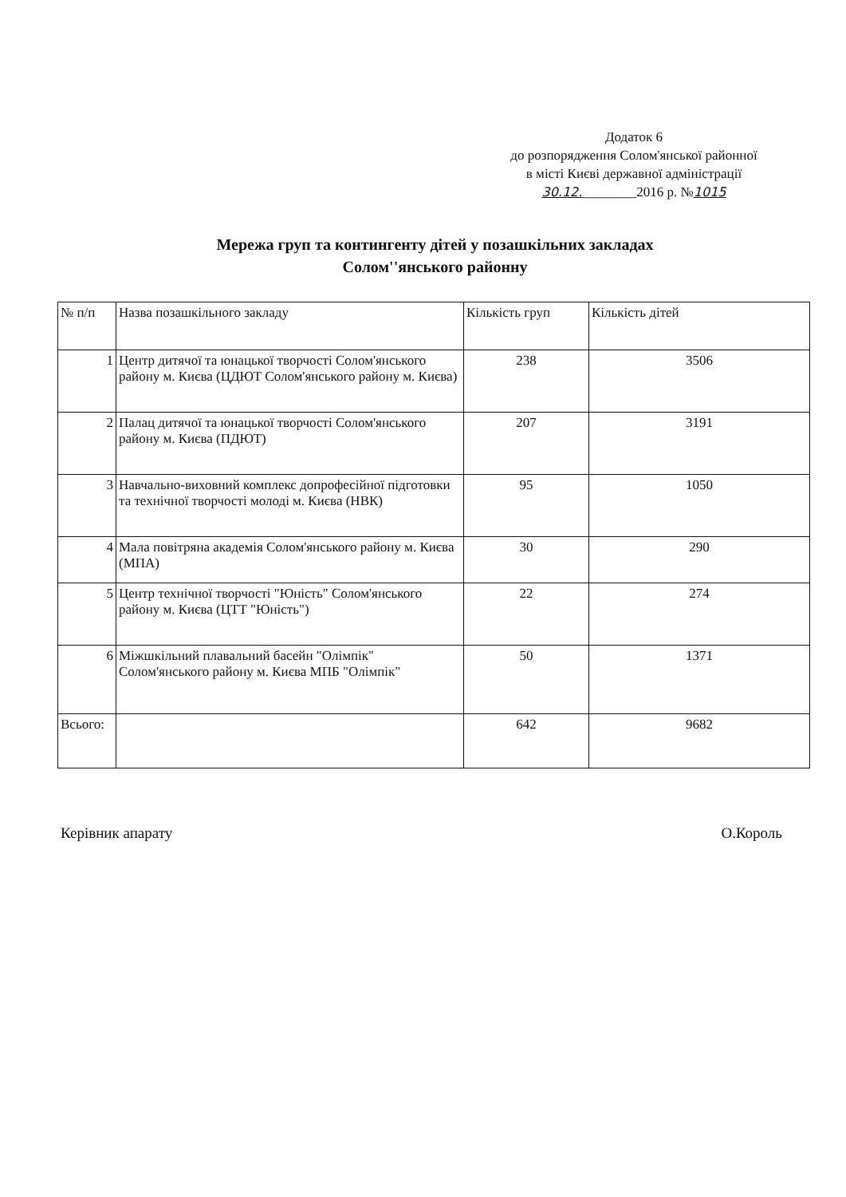Додаток 6
до розпорядження Солом'янської районної
в місті Києві державної адміністрації
30.12.________2016 р. №1015
Мережа груп та контингенту дітей у позашкільних закладах
Солом''янського районну
| № п/п | Назва позашкільного закладу | Кількість груп | Кількість дітей |
| --- | --- | --- | --- |
| 1 | Центр дитячої та юнацької творчості Солом'янського району м. Києва (ЦДЮТ Солом'янського району м. Києва) | 238 | 3506 |
| 2 | Палац дитячої та юнацької творчості Солом'янського району м. Києва (ПДЮТ) | 207 | 3191 |
| 3 | Навчально-виховний комплекс допрофесійної підготовки та технічної творчості молоді м. Києва (НВК) | 95 | 1050 |
| 4 | Мала повітряна академія Солом'янського району м. Києва (МПА) | 30 | 290 |
| 5 | Центр технічної творчості "Юність" Солом'янського району м. Києва (ЦТТ "Юність") | 22 | 274 |
| 6 | Міжшкільний плавальний басейн "Олімпік" Солом'янського району м. Києва МПБ "Олімпік" | 50 | 1371 |
| Всього: | | 642 | 9682 |
Керівник апарату О.Король